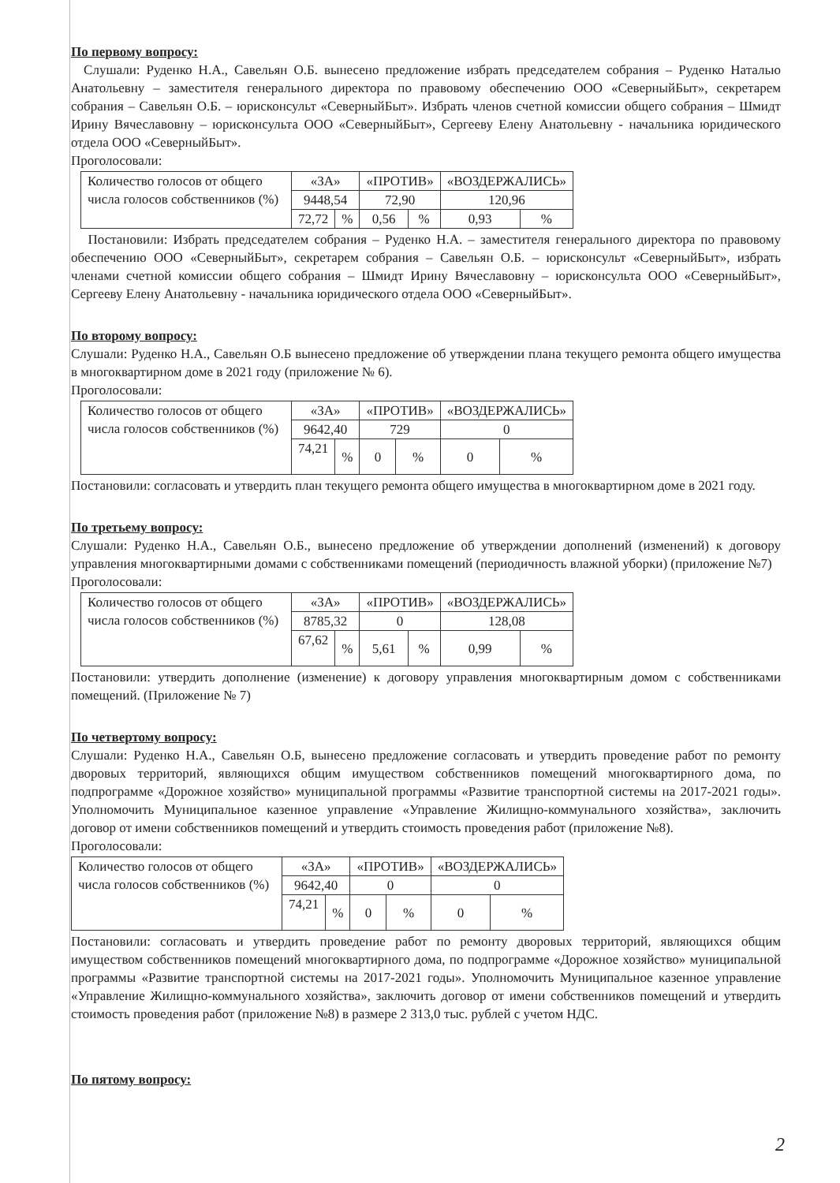По первому вопросу:
Слушали: Руденко Н.А., Савельян О.Б. вынесено предложение избрать председателем собрания – Руденко Наталью Анатольевну – заместителя генерального директора по правовому обеспечению ООО «СеверныйБыт», секретарем собрания – Савельян О.Б. – юрисконсульт «СеверныйБыт». Избрать членов счетной комиссии общего собрания – Шмидт Ирину Вячеславовну – юрисконсульта ООО «СеверныйБыт», Сергееву Елену Анатольевну - начальника юридического отдела ООО «СеверныйБыт».
Проголосовали:
| Количество голосов от общего числа голосов собственников (%) | «ЗА» | | «ПРОТИВ» | | «ВОЗДЕРЖАЛИСЬ» | |
| | 9448,54 | | 72,90 | | 120,96 | |
| | 72,72 | % | 0,56 | % | 0,93 | % |
Постановили: Избрать председателем собрания – Руденко Н.А. – заместителя генерального директора по правовому обеспечению ООО «СеверныйБыт», секретарем собрания – Савельян О.Б. – юрисконсульт «СеверныйБыт», избрать членами счетной комиссии общего собрания – Шмидт Ирину Вячеславовну – юрисконсульта ООО «СеверныйБыт», Сергееву Елену Анатольевну - начальника юридического отдела ООО «СеверныйБыт».
По второму вопросу:
Слушали: Руденко Н.А., Савельян О.Б вынесено предложение об утверждении плана текущего ремонта общего имущества в многоквартирном доме в 2021 году (приложение № 6).
Проголосовали:
| Количество голосов от общего числа голосов собственников (%) | «ЗА» | | «ПРОТИВ» | | «ВОЗДЕРЖАЛИСЬ» | |
| | 9642,40 | | 729 | | 0 | |
| | 74,21 | % | 0 | % | 0 | % |
Постановили: согласовать и утвердить план текущего ремонта общего имущества в многоквартирном доме в 2021 году.
По третьему вопросу:
Слушали: Руденко Н.А., Савельян О.Б., вынесено предложение об утверждении дополнений (изменений) к договору управления многоквартирными домами с собственниками помещений (периодичность влажной уборки) (приложение №7)
Проголосовали:
| Количество голосов от общего числа голосов собственников (%) | «ЗА» | | «ПРОТИВ» | | «ВОЗДЕРЖАЛИСЬ» | |
| | 8785,32 | | 0 | | 128,08 | |
| | 67,62 | % | 5,61 | % | 0,99 | % |
Постановили: утвердить дополнение (изменение) к договору управления многоквартирным домом с собственниками помещений. (Приложение № 7)
По четвертому вопросу:
Слушали: Руденко Н.А., Савельян О.Б, вынесено предложение согласовать и утвердить проведение работ по ремонту дворовых территорий, являющихся общим имуществом собственников помещений многоквартирного дома, по подпрограмме «Дорожное хозяйство» муниципальной программы «Развитие транспортной системы на 2017-2021 годы». Уполномочить Муниципальное казенное управление «Управление Жилищно-коммунального хозяйства», заключить договор от имени собственников помещений и утвердить стоимость проведения работ (приложение №8).
Проголосовали:
| Количество голосов от общего числа голосов собственников (%) | «ЗА» | | «ПРОТИВ» | | «ВОЗДЕРЖАЛИСЬ» | |
| | 9642,40 | | 0 | | 0 | |
| | 74,21 | % | 0 | % | 0 | % |
Постановили: согласовать и утвердить проведение работ по ремонту дворовых территорий, являющихся общим имуществом собственников помещений многоквартирного дома, по подпрограмме «Дорожное хозяйство» муниципальной программы «Развитие транспортной системы на 2017-2021 годы». Уполномочить Муниципальное казенное управление «Управление Жилищно-коммунального хозяйства», заключить договор от имени собственников помещений и утвердить стоимость проведения работ (приложение №8) в размере 2 313,0 тыс. рублей с учетом НДС.
По пятому вопросу:
2